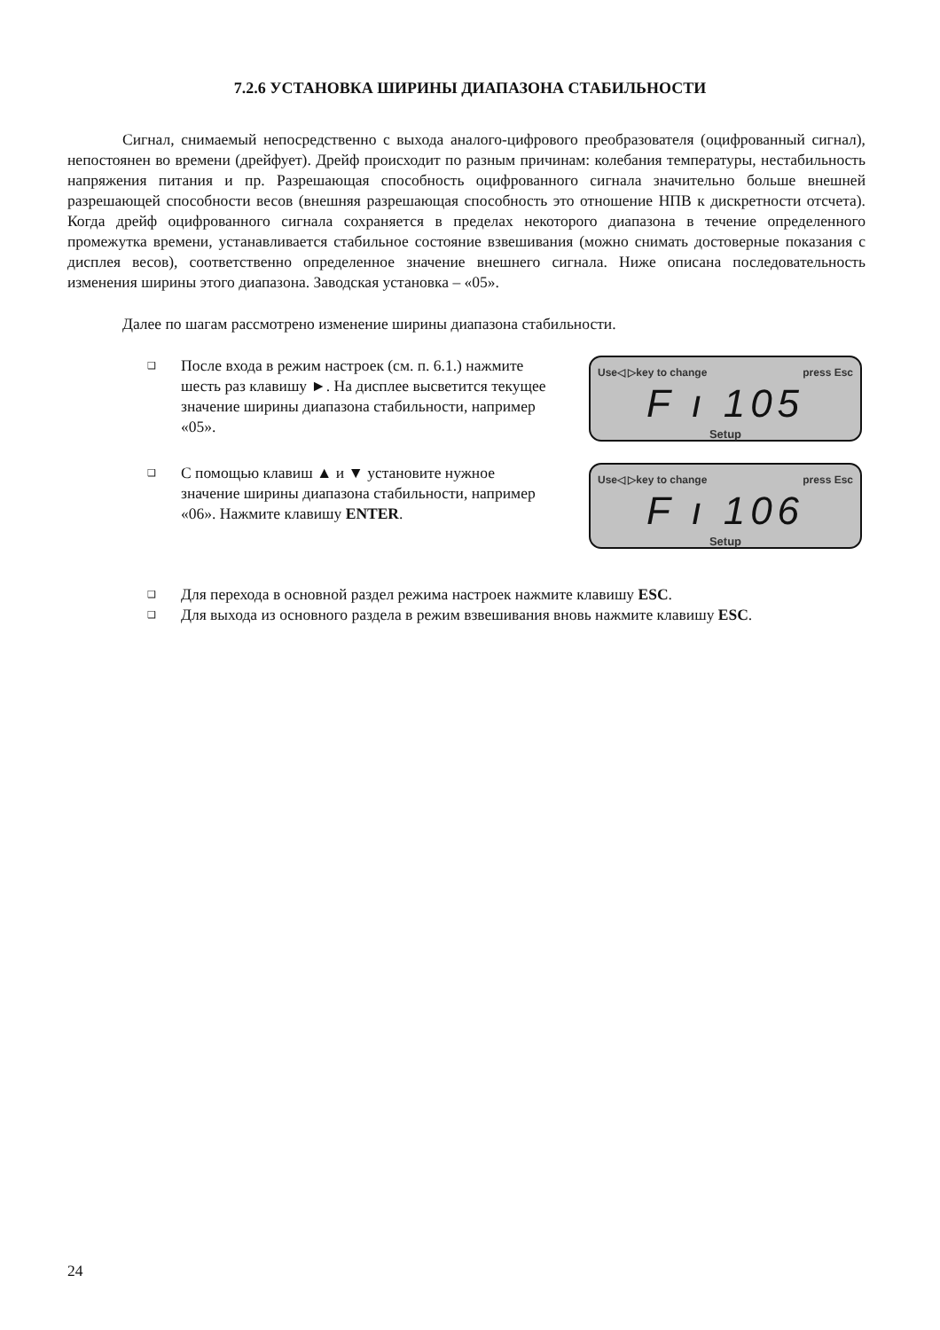7.2.6 УСТАНОВКА ШИРИНЫ ДИАПАЗОНА СТАБИЛЬНОСТИ
Сигнал, снимаемый непосредственно с выхода аналого-цифрового преобразователя (оцифрованный сигнал), непостоянен во времени (дрейфует). Дрейф происходит по разным причинам: колебания температуры, нестабильность напряжения питания и пр. Разрешающая способность оцифрованного сигнала значительно больше внешней разрешающей способности весов (внешняя разрешающая способность это отношение НПВ к дискретности отсчета). Когда дрейф оцифрованного сигнала сохраняется в пределах некоторого диапазона в течение определенного промежутка времени, устанавливается стабильное состояние взвешивания (можно снимать достоверные показания с дисплея весов), соответственно определенное значение внешнего сигнала. Ниже описана последовательность изменения ширины этого диапазона. Заводская установка – «05».
Далее по шагам рассмотрено изменение ширины диапазона стабильности.
❑ После входа в режим настроек (см. п. 6.1.) нажмите шесть раз клавишу ►. На дисплее высветится текущее значение ширины диапазона стабильности, например «05».
Use◁ ▷key to change press Esc
F ı 105
Setup
❑ С помощью клавиш ▲ и ▼ установите нужное значение ширины диапазона стабильности, например «06». Нажмите клавишу ENTER.
Use◁ ▷key to change press Esc
F ı 106
Setup
❑ Для перехода в основной раздел режима настроек нажмите клавишу ESC.
❑ Для выхода из основного раздела в режим взвешивания вновь нажмите клавишу ESC.
24